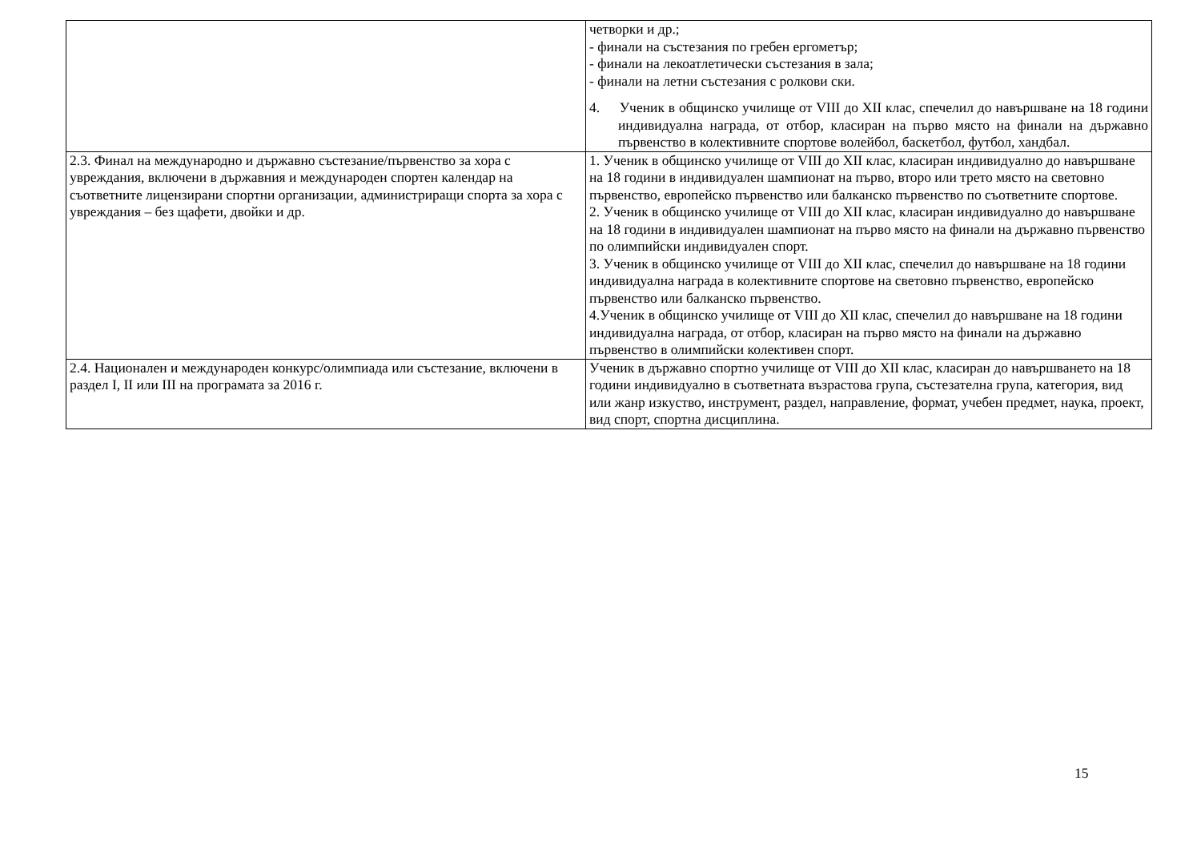| | четворки и др.; - финали на състезания по гребен ергометър; - финали на лекоатлетически състезания в зала; - финали на летни състезания с ролкови ски. 4. Ученик в общинско училище от VIII до XII клас, спечелил до навършване на 18 години индивидуална награда, от отбор, класиран на първо място на финали на държавно първенство в колективните спортове волейбол, баскетбол, футбол, хандбал. |
| 2.3. Финал на международно и държавно състезание/първенство за хора с увреждания, включени в държавния и международен спортен календар на съответните лицензирани спортни организации, администриращи спорта за хора с увреждания – без щафети, двойки и др. | 1. Ученик в общинско училище от VIII до XII клас, класиран индивидуално до навършване на 18 години в индивидуален шампионат на първо, второ или трето място на световно първенство, европейско първенство или балканско първенство по съответните спортове. 2. Ученик в общинско училище от VIII до XII клас, класиран индивидуално до навършване на 18 години в индивидуален шампионат на първо място на финали на държавно първенство по олимпийски индивидуален спорт. 3. Ученик в общинско училище от VIII до XII клас, спечелил до навършване на 18 години индивидуална награда в колективните спортове на световно първенство, европейско първенство или балканско първенство. 4.Ученик в общинско училище от VIII до XII клас, спечелил до навършване на 18 години индивидуална награда, от отбор, класиран на първо място на финали на държавно първенство в олимпийски колективен спорт. |
| 2.4. Национален и международен конкурс/олимпиада или състезание, включени в раздел I, II или III на програмата за 2016 г. | Ученик в държавно спортно училище от VIII до XII клас, класиран до навършването на 18 години индивидуално в съответната възрастова група, състезателна група, категория, вид или жанр изкуство, инструмент, раздел, направление, формат, учебен предмет, наука, проект, вид спорт, спортна дисциплина. |
15